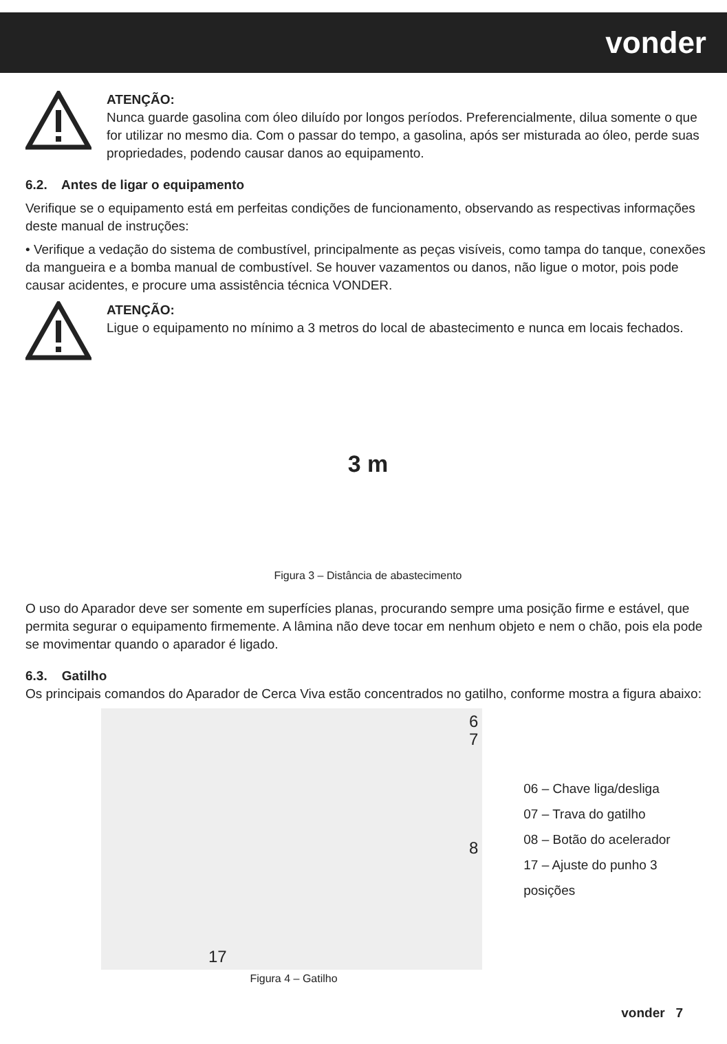vonder
ATENÇÃO:
Nunca guarde gasolina com óleo diluído por longos períodos. Preferencialmente, dilua somente o que for utilizar no mesmo dia. Com o passar do tempo, a gasolina, após ser misturada ao óleo, perde suas propriedades, podendo causar danos ao equipamento.
6.2. Antes de ligar o equipamento
Verifique se o equipamento está em perfeitas condições de funcionamento, observando as respectivas informações deste manual de instruções:
• Verifique a vedação do sistema de combustível, principalmente as peças visíveis, como tampa do tanque, conexões da mangueira e a bomba manual de combustível. Se houver vazamentos ou danos, não ligue o motor, pois pode causar acidentes, e procure uma assistência técnica VONDER.
ATENÇÃO:
Ligue o equipamento no mínimo a 3 metros do local de abastecimento e nunca em locais fechados.
3 m
Figura 3 – Distância de abastecimento
O uso do Aparador deve ser somente em superfícies planas, procurando sempre uma posição firme e estável, que permita segurar o equipamento firmemente. A lâmina não deve tocar em nenhum objeto e nem o chão, pois ela pode se movimentar quando o aparador é ligado.
6.3. Gatilho
Os principais comandos do Aparador de Cerca Viva estão concentrados no gatilho, conforme mostra a figura abaixo:
6
7
8
17
06 – Chave liga/desliga
07 – Trava do gatilho
08 – Botão do acelerador
17 – Ajuste do punho 3 posições
Figura 4 – Gatilho
vonder 7